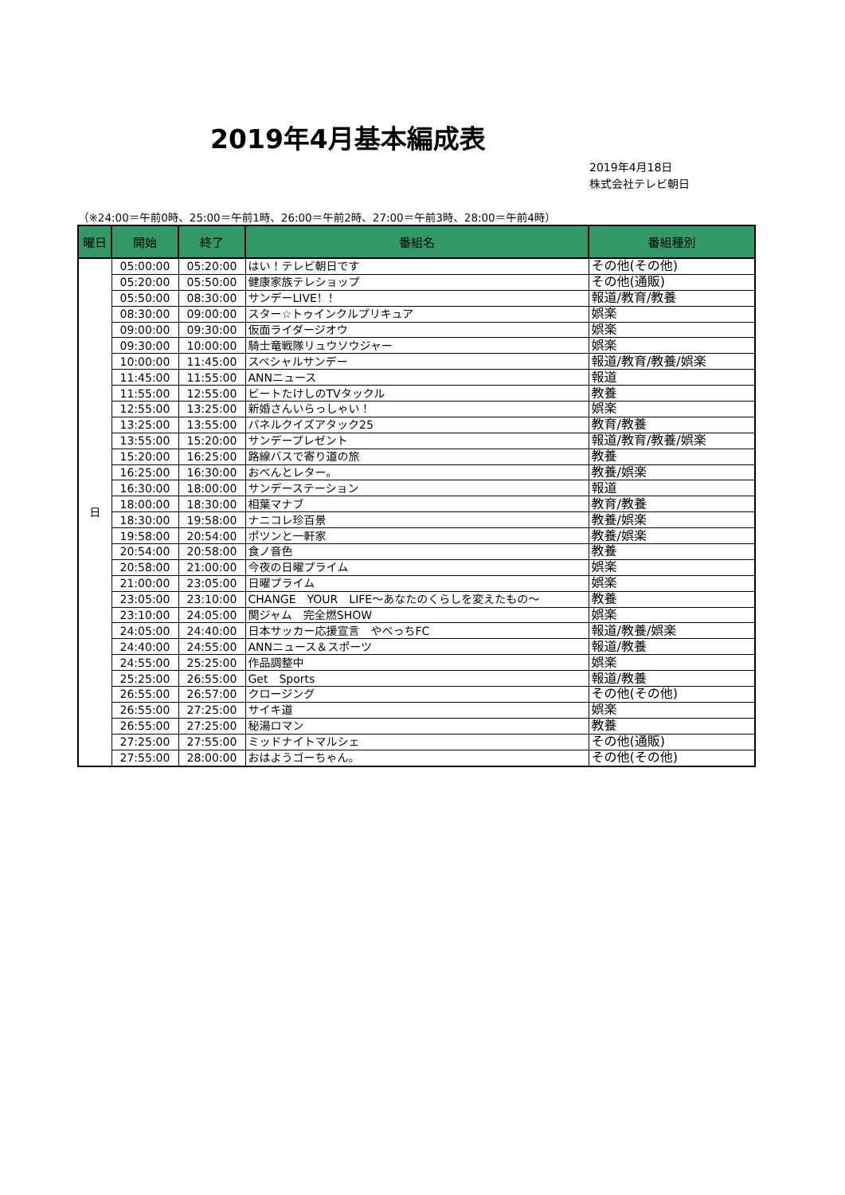2019年4月基本編成表
2019年4月18日
株式会社テレビ朝日
（※24:00＝午前0時、25:00＝午前1時、26:00＝午前2時、27:00＝午前3時、28:00＝午前4時）
| 曜日 | 開始 | 終了 | 番組名 | 番組種別 |
| --- | --- | --- | --- | --- |
| 日 | 05:00:00 | 05:20:00 | はい！テレビ朝日です | その他(その他) |
| | 05:20:00 | 05:50:00 | 健康家族テレショップ | その他(通販) |
| | 05:50:00 | 08:30:00 | サンデーLIVE！！ | 報道/教育/教養 |
| | 08:30:00 | 09:00:00 | スター☆トゥインクルプリキュア | 娯楽 |
| | 09:00:00 | 09:30:00 | 仮面ライダージオウ | 娯楽 |
| | 09:30:00 | 10:00:00 | 騎士竜戦隊リュウソウジャー | 娯楽 |
| | 10:00:00 | 11:45:00 | スペシャルサンデー | 報道/教育/教養/娯楽 |
| | 11:45:00 | 11:55:00 | ANNニュース | 報道 |
| | 11:55:00 | 12:55:00 | ビートたけしのTVタックル | 教養 |
| | 12:55:00 | 13:25:00 | 新婚さんいらっしゃい！ | 娯楽 |
| | 13:25:00 | 13:55:00 | パネルクイズアタック25 | 教育/教養 |
| | 13:55:00 | 15:20:00 | サンデープレゼント | 報道/教育/教養/娯楽 |
| | 15:20:00 | 16:25:00 | 路線バスで寄り道の旅 | 教養 |
| | 16:25:00 | 16:30:00 | おべんとレター。 | 教養/娯楽 |
| | 16:30:00 | 18:00:00 | サンデーステーション | 報道 |
| | 18:00:00 | 18:30:00 | 相葉マナブ | 教育/教養 |
| | 18:30:00 | 19:58:00 | ナニコレ珍百景 | 教養/娯楽 |
| | 19:58:00 | 20:54:00 | ポツンと一軒家 | 教養/娯楽 |
| | 20:54:00 | 20:58:00 | 食ノ音色 | 教養 |
| | 20:58:00 | 21:00:00 | 今夜の日曜プライム | 娯楽 |
| | 21:00:00 | 23:05:00 | 日曜プライム | 娯楽 |
| | 23:05:00 | 23:10:00 | CHANGE YOUR LIFE～あなたのくらしを変えたもの～ | 教養 |
| | 23:10:00 | 24:05:00 | 関ジャム 完全燃SHOW | 娯楽 |
| | 24:05:00 | 24:40:00 | 日本サッカー応援宣言 やべっちFC | 報道/教養/娯楽 |
| | 24:40:00 | 24:55:00 | ANNニュース＆スポーツ | 報道/教養 |
| | 24:55:00 | 25:25:00 | 作品調整中 | 娯楽 |
| | 25:25:00 | 26:55:00 | Get Sports | 報道/教養 |
| | 26:55:00 | 26:57:00 | クロージング | その他(その他) |
| | 26:55:00 | 27:25:00 | サイキ道 | 娯楽 |
| | 26:55:00 | 27:25:00 | 秘湯ロマン | 教養 |
| | 27:25:00 | 27:55:00 | ミッドナイトマルシェ | その他(通販) |
| | 27:55:00 | 28:00:00 | おはようゴーちゃん。 | その他(その他) |